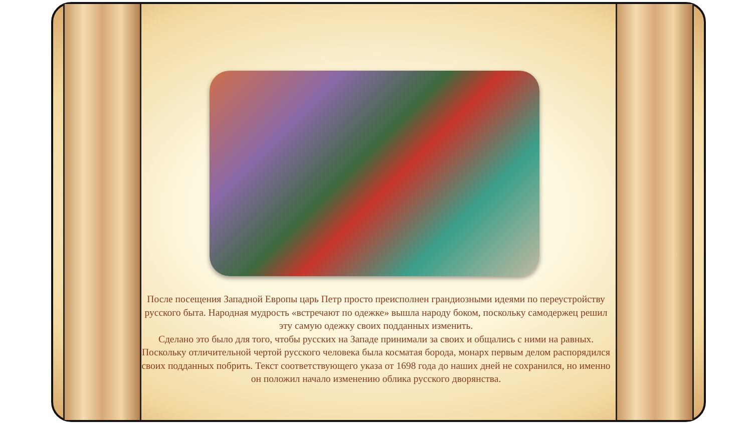После посещения Западной Европы царь Петр просто преисполнен грандиозными идеями по переустройству русского быта. Народная мудрость «встречают по одежке» вышла народу боком, поскольку самодержец решил эту самую одежку своих подданных изменить.
Сделано это было для того, чтобы русских на Западе принимали за своих и общались с ними на равных. Поскольку отличительной чертой русского человека была косматая борода, монарх первым делом распорядился своих подданных побрить. Текст соответствующего указа от 1698 года до наших дней не сохранился, но именно он положил начало изменению облика русского дворянства.